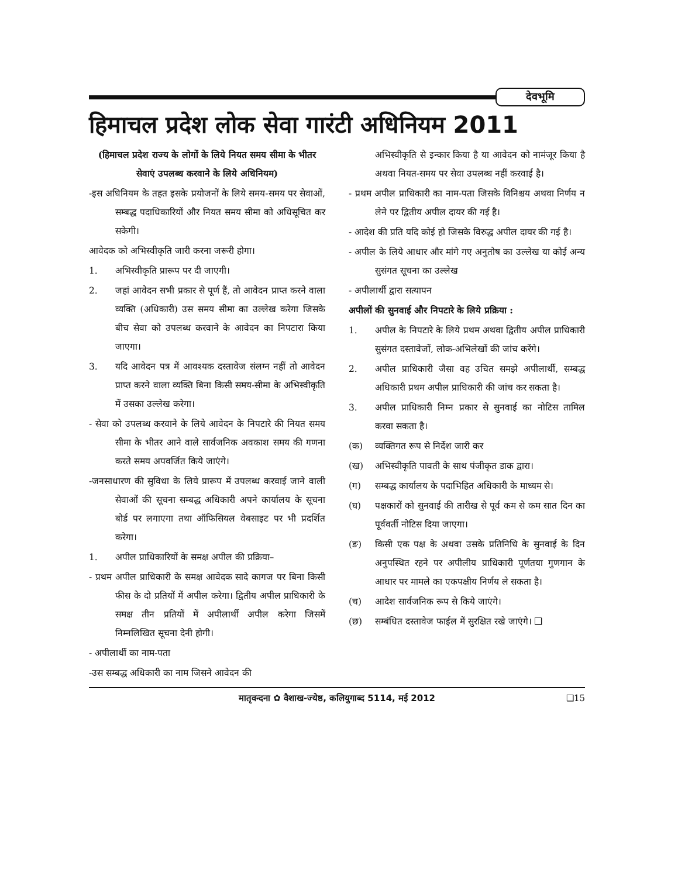देवभूमि
हिमाचल प्रदेश लोक सेवा गारंटी अधिनियम 2011
(हिमाचल प्रदेश राज्य के लोगों के लिये नियत समय सीमा के भीतर सेवाएं उपलब्ध करवाने के लिये अधिनियम)
-इस अधिनियम के तहत इसके प्रयोजनों के लिये समय-समय पर सेवाओं, सम्बद्ध पदाधिकारियों और नियत समय सीमा को अधिसूचित कर सकेगी।
आवेदक को अभिस्वीकृति जारी करना जरूरी होगा।
1. अभिस्वीकृति प्रारूप पर दी जाएगी।
2. जहां आवेदन सभी प्रकार से पूर्ण हैं, तो आवेदन प्राप्त करने वाला व्यक्ति (अधिकारी) उस समय सीमा का उल्लेख करेगा जिसके बीच सेवा को उपलब्ध करवाने के आवेदन का निपटारा किया जाएगा।
3. यदि आवेदन पत्र में आवश्यक दस्तावेज संलग्न नहीं तो आवेदन प्राप्त करने वाला व्यक्ति बिना किसी समय-सीमा के अभिस्वीकृति में उसका उल्लेख करेगा।
- सेवा को उपलब्ध करवाने के लिये आवेदन के निपटारे की नियत समय सीमा के भीतर आने वाले सार्वजनिक अवकाश समय की गणना करते समय अपवर्जित किये जाएंगे।
-जनसाधारण की सुविधा के लिये प्रारूप में उपलब्ध करवाई जाने वाली सेवाओं की सूचना सम्बद्ध अधिकारी अपने कार्यालय के सूचना बोर्ड पर लगाएगा तथा ऑफिसियल वेबसाइट पर भी प्रदर्शित करेगा।
1. अपील प्राधिकारियों के समक्ष अपील की प्रक्रिया–
- प्रथम अपील प्राधिकारी के समक्ष आवेदक सादे कागज पर बिना किसी फीस के दो प्रतियों में अपील करेगा। द्वितीय अपील प्राधिकारी के समक्ष तीन प्रतियों में अपीलार्थी अपील करेगा जिसमें निम्नलिखित सूचना देनी होगी।
- अपीलार्थी का नाम-पता
-उस सम्बद्ध अधिकारी का नाम जिसने आवेदन की
अभिस्वीकृति से इन्कार किया है या आवेदन को नामंजूर किया है अथवा नियत-समय पर सेवा उपलब्ध नहीं करवाई है।
- प्रथम अपील प्राधिकारी का नाम-पता जिसके विनिश्चय अथवा निर्णय न लेने पर द्वितीय अपील दायर की गई है।
- आदेश की प्रति यदि कोई हो जिसके विरुद्ध अपील दायर की गई है।
- अपील के लिये आधार और मांगे गए अनुतोष का उल्लेख या कोई अन्य सुसंगत सूचना का उल्लेख
- अपीलार्थी द्वारा सत्यापन
अपीलों की सुनवाई और निपटारे के लिये प्रक्रिया :
1. अपील के निपटारे के लिये प्रथम अथवा द्वितीय अपील प्राधिकारी सुसंगत दस्तावेजों, लोक-अभिलेखों की जांच करेंगे।
2. अपील प्राधिकारी जैसा वह उचित समझे अपीलार्थी, सम्बद्ध अधिकारी प्रथम अपील प्राधिकारी की जांच कर सकता है।
3. अपील प्राधिकारी निम्न प्रकार से सुनवाई का नोटिस तामिल करवा सकता है।
(क) व्यक्तिगत रूप से निर्देश जारी कर
(ख) अभिस्वीकृति पावती के साथ पंजीकृत डाक द्वारा।
(ग) सम्बद्ध कार्यालय के पदाभिहित अधिकारी के माध्यम से।
(घ) पक्षकारों को सुनवाई की तारीख से पूर्व कम से कम सात दिन का पूर्ववर्ती नोटिस दिया जाएगा।
(ङ) किसी एक पक्ष के अथवा उसके प्रतिनिधि के सुनवाई के दिन अनुपस्थित रहने पर अपीलीय प्राधिकारी पूर्णतया गुणगान के आधार पर मामले का एकपक्षीय निर्णय ले सकता है।
(च) आदेश सार्वजनिक रूप से किये जाएंगे।
(छ) सम्बंधित दस्तावेज फाईल में सुरक्षित रखे जाएंगे। ❑
मातृवन्दना ✿ वैशाख-ज्येष्ठ, कलियुगाब्द 5114, मई 2012 ❑15